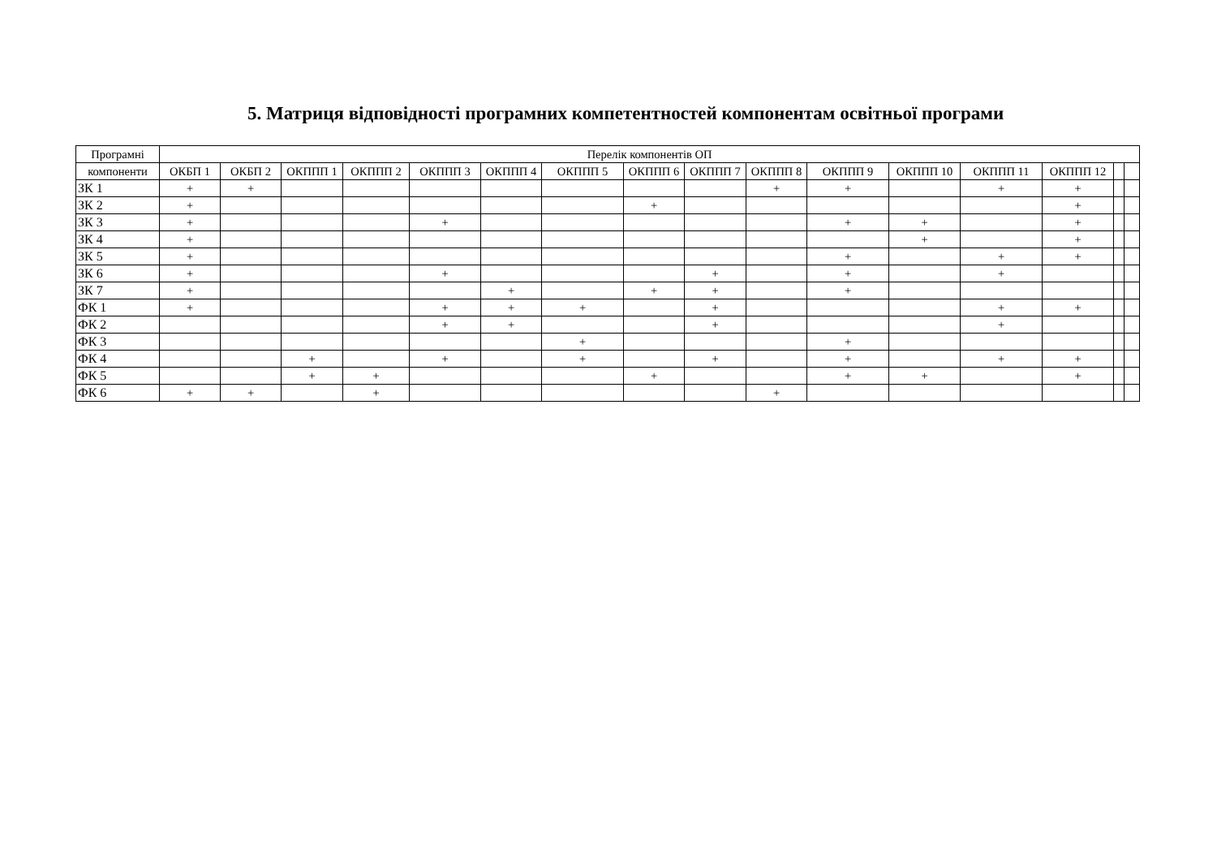5. Матриця відповідності програмних компетентностей компонентам освітньої програми
| Програмні | Перелік компонентів ОП | | | | | | | | | | | | | | | |
| --- | --- | --- | --- | --- | --- | --- | --- | --- | --- | --- | --- | --- | --- | --- | --- | --- |
| компоненти | ОКБП 1 | ОКБП 2 | ОКППП 1 | ОКППП 2 | ОКППП 3 | ОКППП 4 | ОКППП 5 | ОКППП 6 | ОКППП 7 | ОКППП 8 | ОКППП 9 | ОКППП 10 | ОКППП 11 | ОКППП 12 | | |
| ЗК 1 | + | + | | | | | | | | + | + | | + | + | | |
| ЗК 2 | + | | | | | | | + | | | | | | + | | |
| ЗК 3 | + | | | | + | | | | | | + | + | | + | | |
| ЗК 4 | + | | | | | | | | | | | + | | + | | |
| ЗК 5 | + | | | | | | | | | | + | | + | + | | |
| ЗК 6 | + | | | | + | | | | + | | + | | + | | | |
| ЗК 7 | + | | | | | + | | + | + | | + | | | | | |
| ФК 1 | + | | | | + | + | + | | + | | | | + | + | | |
| ФК 2 | | | | | + | + | | | + | | | | + | | | |
| ФК 3 | | | | | | | + | | | | + | | | | | |
| ФК 4 | | | + | | + | | + | | + | | + | | + | + | | |
| ФК 5 | | | + | + | | | | + | | | + | + | | + | | |
| ФК 6 | + | + | | + | | | | | | + | | | | | | |